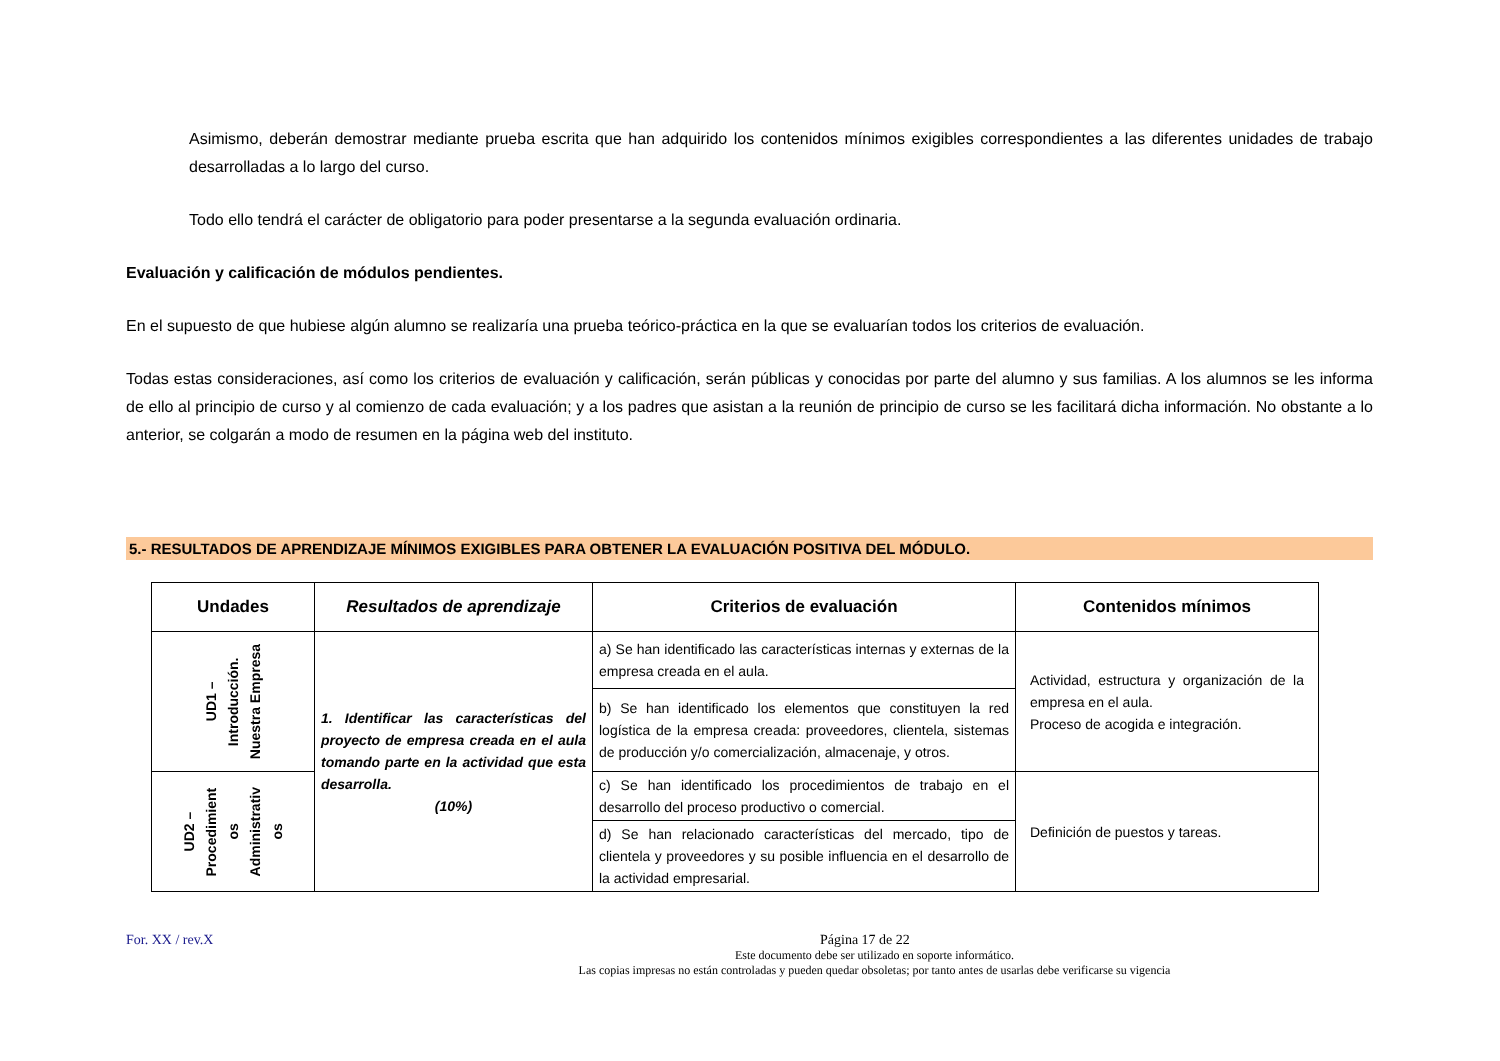Asimismo, deberán demostrar mediante prueba escrita que han adquirido los contenidos mínimos exigibles correspondientes a las diferentes unidades de trabajo desarrolladas a lo largo del curso.
Todo ello tendrá el carácter de obligatorio para poder presentarse a la segunda evaluación ordinaria.
Evaluación y calificación de módulos pendientes.
En el supuesto de que hubiese algún alumno se realizaría una prueba teórico-práctica en la que se evaluarían todos los criterios de evaluación.
Todas estas consideraciones, así como los criterios de evaluación y calificación, serán públicas y conocidas por parte del alumno y sus familias. A los alumnos se les informa de ello al principio de curso y al comienzo de cada evaluación; y a los padres que asistan a la reunión de principio de curso se les facilitará dicha información. No obstante a lo anterior, se colgarán a modo de resumen en la página web del instituto.
5.- RESULTADOS DE APRENDIZAJE MÍNIMOS EXIGIBLES PARA OBTENER LA EVALUACIÓN POSITIVA DEL MÓDULO.
| Undades | Resultados de aprendizaje | Criterios de evaluación | Contenidos mínimos |
| --- | --- | --- | --- |
| UD1 – Introducción. Nuestra Empresa | 1. Identificar las características del proyecto de empresa creada en el aula tomando parte en la actividad que esta desarrolla. (10%) | a) Se han identificado las características internas y externas de la empresa creada en el aula. | Actividad, estructura y organización de la empresa en el aula. Proceso de acogida e integración. |
| | | b) Se han identificado los elementos que constituyen la red logística de la empresa creada: proveedores, clientela, sistemas de producción y/o comercialización, almacenaje, y otros. | |
| UD2 – Procedimient os Administrativ os | | c) Se han identificado los procedimientos de trabajo en el desarrollo del proceso productivo o comercial. | Definición de puestos y tareas. |
| | | d) Se han relacionado características del mercado, tipo de clientela y proveedores y su posible influencia en el desarrollo de la actividad empresarial. | |
For. XX / rev.X Página 17 de 22
Este documento debe ser utilizado en soporte informático.
Las copias impresas no están controladas y pueden quedar obsoletas; por tanto antes de usarlas debe verificarse su vigencia